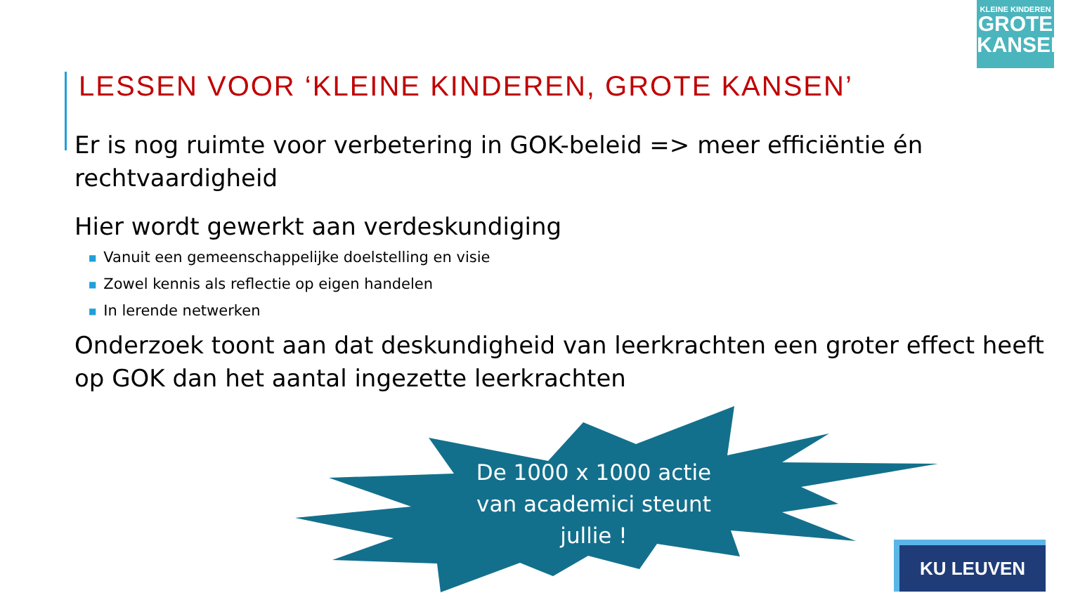KLEINE KINDEREN
GROTE
KANSEN
LESSEN VOOR ‘KLEINE KINDEREN, GROTE KANSEN’
Er is nog ruimte voor verbetering in GOK-beleid => meer efficiëntie én rechtvaardigheid
Hier wordt gewerkt aan verdeskundiging
■ Vanuit een gemeenschappelijke doelstelling en visie
■ Zowel kennis als reflectie op eigen handelen
■ In lerende netwerken
Onderzoek toont aan dat deskundigheid van leerkrachten een groter effect heeft op GOK dan het aantal ingezette leerkrachten
De 1000 x 1000 actie van academici steunt jullie !
KU LEUVEN